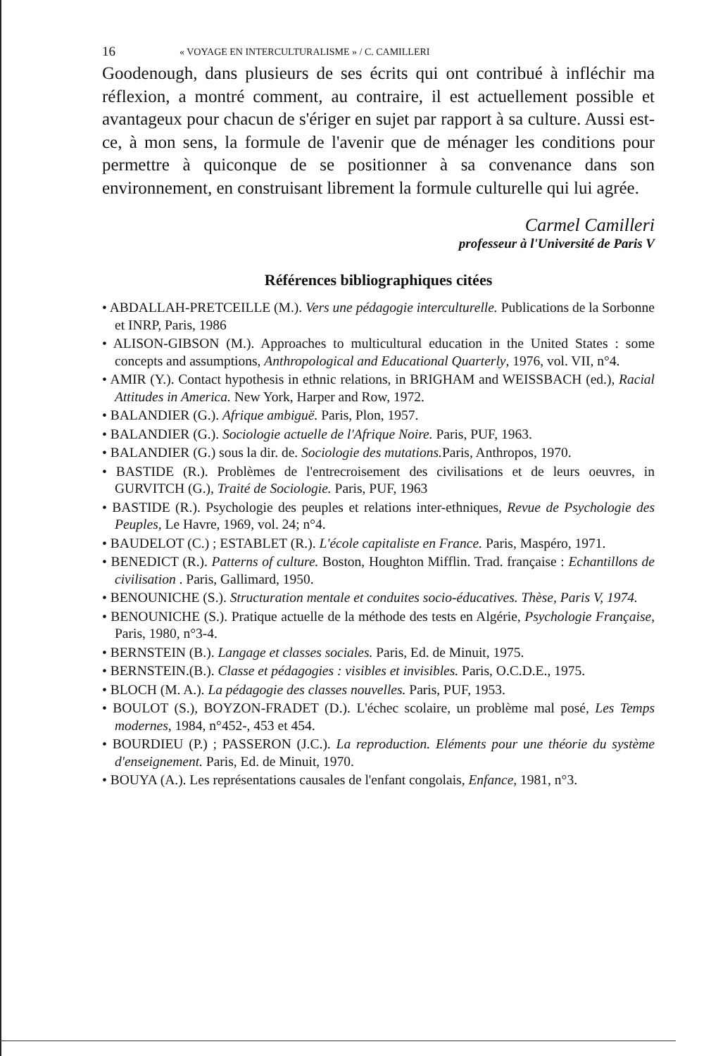16 « VOYAGE EN INTERCULTURALISME » / C. CAMILLERI
Goodenough, dans plusieurs de ses écrits qui ont contribué à infléchir ma réflexion, a montré comment, au contraire, il est actuellement possible et avantageux pour chacun de s'ériger en sujet par rapport à sa culture. Aussi est-ce, à mon sens, la formule de l'avenir que de ménager les conditions pour permettre à quiconque de se positionner à sa convenance dans son environnement, en construisant librement la formule culturelle qui lui agrée.
Carmel Camilleri
professeur à l'Université de Paris V
Références bibliographiques citées
• ABDALLAH-PRETCEILLE (M.). Vers une pédagogie interculturelle. Publications de la Sorbonne et INRP, Paris, 1986
• ALISON-GIBSON (M.). Approaches to multicultural education in the United States : some concepts and assumptions, Anthropological and Educational Quarterly, 1976, vol. VII, n°4.
• AMIR (Y.). Contact hypothesis in ethnic relations, in BRIGHAM and WEISSBACH (ed.), Racial Attitudes in America. New York, Harper and Row, 1972.
• BALANDIER (G.). Afrique ambiguë. Paris, Plon, 1957.
• BALANDIER (G.). Sociologie actuelle de l'Afrique Noire. Paris, PUF, 1963.
• BALANDIER (G.) sous la dir. de. Sociologie des mutations. Paris, Anthropos, 1970.
• BASTIDE (R.). Problèmes de l'entrecroisement des civilisations et de leurs oeuvres, in GURVITCH (G.), Traité de Sociologie. Paris, PUF, 1963
• BASTIDE (R.). Psychologie des peuples et relations inter-ethniques, Revue de Psychologie des Peuples, Le Havre, 1969, vol. 24; n°4.
• BAUDELOT (C.) ; ESTABLET (R.). L'école capitaliste en France. Paris, Maspéro, 1971.
• BENEDICT (R.). Patterns of culture. Boston, Houghton Mifflin. Trad. française : Echantillons de civilisation . Paris, Gallimard, 1950.
• BENOUNICHE (S.). Structuration mentale et conduites socio-éducatives. Thèse, Paris V, 1974.
• BENOUNICHE (S.). Pratique actuelle de la méthode des tests en Algérie, Psychologie Française, Paris, 1980, n°3-4.
• BERNSTEIN (B.). Langage et classes sociales. Paris, Ed. de Minuit, 1975.
• BERNSTEIN.(B.). Classe et pédagogies : visibles et invisibles. Paris, O.C.D.E., 1975.
• BLOCH (M. A.). La pédagogie des classes nouvelles. Paris, PUF, 1953.
• BOULOT (S.), BOYZON-FRADET (D.). L'échec scolaire, un problème mal posé, Les Temps modernes, 1984, n°452-, 453 et 454.
• BOURDIEU (P.) ; PASSERON (J.C.). La reproduction. Eléments pour une théorie du système d'enseignement. Paris, Ed. de Minuit, 1970.
• BOUYA (A.). Les représentations causales de l'enfant congolais, Enfance, 1981, n°3.